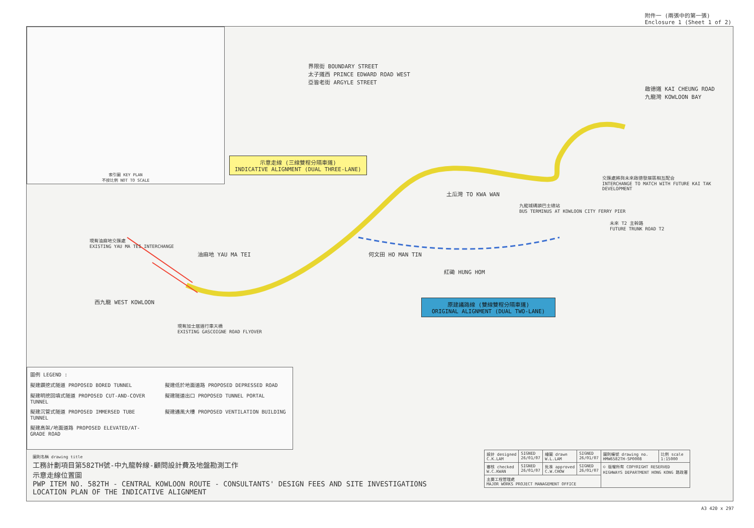附件一 (兩張中的第一張)
Enclosure 1 (Sheet 1 of 2)
索引圖 KEY PLAN
不按比例 NOT TO SCALE
界限街 BOUNDARY STREET
太子道西 PRINCE EDWARD ROAD WEST
亞皆老街 ARGYLE STREET
示意走線 (三線雙程分隔車道)
INDICATIVE ALIGNMENT (DUAL THREE-LANE)
啟德道 KAI CHEUNG ROAD
九龍灣 KOWLOON BAY
交匯處將與未來啟德發展區相互配合
INTERCHANGE TO MATCH WITH FUTURE KAI TAK DEVELOPMENT
土瓜灣 TO KWA WAN
九龍城碼頭巴士總站
BUS TERMINUS AT KOWLOON CITY FERRY PIER
未來 T2 主幹路
FUTURE TRUNK ROAD T2
現有油麻地交匯處
EXISTING YAU MA TEI INTERCHANGE
油麻地 YAU MA TEI 何文田 HO MAN TIN
紅磡 HUNG HOM
原建議路線 (雙線雙程分隔車道)
ORIGINAL ALIGNMENT (DUAL TWO-LANE)
西九龍 WEST KOWLOON
現有加士居道行車天橋
EXISTING GASCOIGNE ROAD FLYOVER
圖例 LEGEND :
擬建鑽挖式隧道 PROPOSED BORED TUNNEL
擬建低於地面道路 PROPOSED DEPRESSED ROAD
擬建明挖回填式隧道 PROPOSED CUT-AND-COVER TUNNEL
擬建隧道出口 PROPOSED TUNNEL PORTAL
擬建沉管式隧道 PROPOSED IMMERSED TUBE TUNNEL
擬建通風大樓 PROPOSED VENTILATION BUILDING
擬建高架/地面道路 PROPOSED ELEVATED/AT-GRADE ROAD
圖則名稱 drawing title
工務計劃項目第582TH號-中九龍幹線-顧問設計費及地盤勘測工作
示意走線位置圖
PWP ITEM NO. 582TH - CENTRAL KOWLOON ROUTE - CONSULTANTS' DESIGN FEES AND SITE INVESTIGATIONS
LOCATION PLAN OF THE INDICATIVE ALIGNMENT
| 設計 designed C.K.LAM | SIGNED 26/01/07 | 繪圖 drawn W.L.LAM | SIGNED 26/01/07 | 圖則編號 drawing no. HMW6582TH-SP0008 | 比例 scale 1:15000 |
| 審核 checked W.C.KWAN | SIGNED 26/01/07 | 批准 approved C.W.CHOW | SIGNED 26/01/07 | © 版權所有 COPYRIGHT RESERVED HIGHWAYS DEPARTMENT HONG KONG 路政署 | |
| 主要工程管理處 MAJOR WORKS PROJECT MANAGEMENT OFFICE | | | | | |
A3 420 x 297